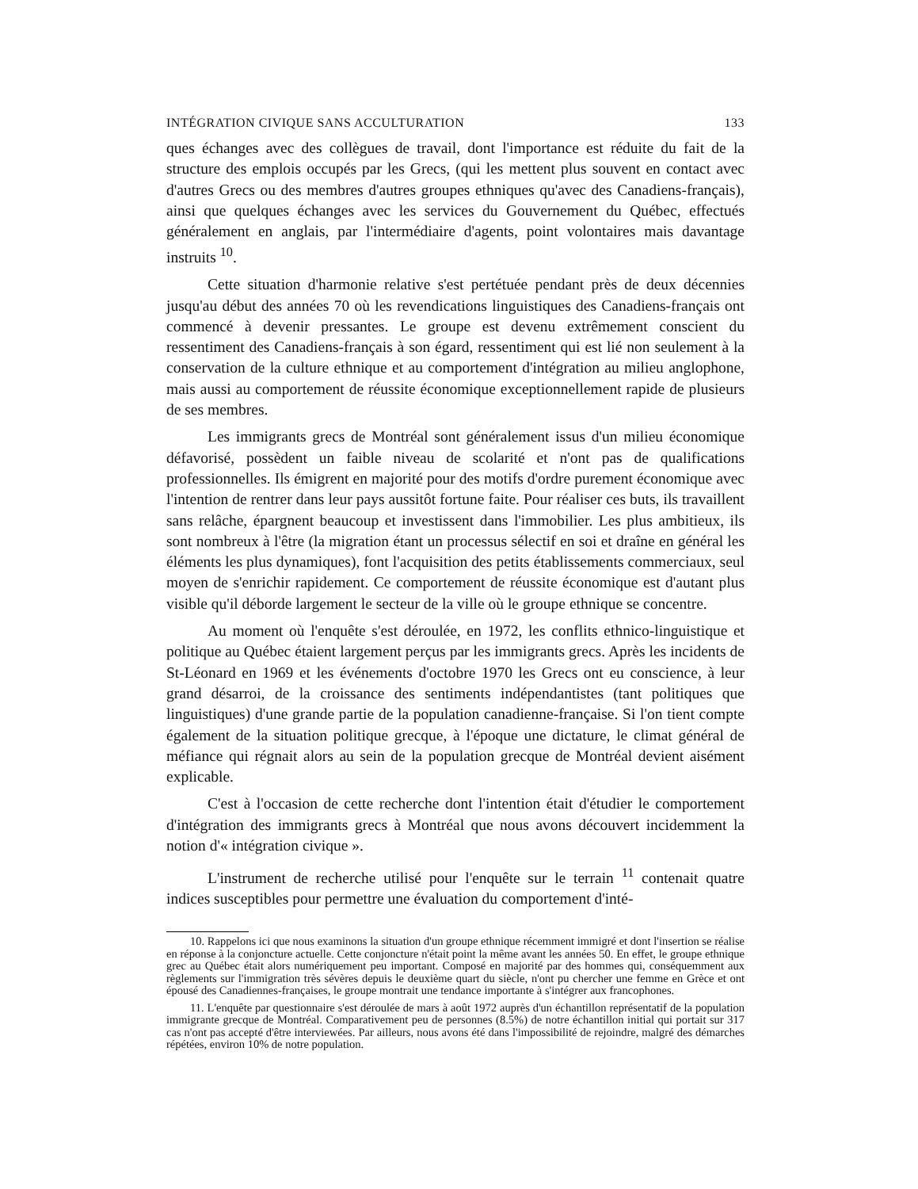INTÉGRATION CIVIQUE SANS ACCULTURATION 133
ques échanges avec des collègues de travail, dont l'importance est réduite du fait de la structure des emplois occupés par les Grecs, (qui les mettent plus souvent en contact avec d'autres Grecs ou des membres d'autres groupes ethniques qu'avec des Canadiens-français), ainsi que quelques échanges avec les services du Gouvernement du Québec, effectués généralement en anglais, par l'intermédiaire d'agents, point volontaires mais davantage instruits <sup>10</sup>.
Cette situation d'harmonie relative s'est pertétuée pendant près de deux décennies jusqu'au début des années 70 où les revendications linguistiques des Canadiens-français ont commencé à devenir pressantes. Le groupe est devenu extrêmement conscient du ressentiment des Canadiens-français à son égard, ressentiment qui est lié non seulement à la conservation de la culture ethnique et au comportement d'intégration au milieu anglophone, mais aussi au comportement de réussite économique exceptionnellement rapide de plusieurs de ses membres.
Les immigrants grecs de Montréal sont généralement issus d'un milieu économique défavorisé, possèdent un faible niveau de scolarité et n'ont pas de qualifications professionnelles. Ils émigrent en majorité pour des motifs d'ordre purement économique avec l'intention de rentrer dans leur pays aussitôt fortune faite. Pour réaliser ces buts, ils travaillent sans relâche, épargnent beaucoup et investissent dans l'immobilier. Les plus ambitieux, ils sont nombreux à l'être (la migration étant un processus sélectif en soi et draîne en général les éléments les plus dynamiques), font l'acquisition des petits établissements commerciaux, seul moyen de s'enrichir rapidement. Ce comportement de réussite économique est d'autant plus visible qu'il déborde largement le secteur de la ville où le groupe ethnique se concentre.
Au moment où l'enquête s'est déroulée, en 1972, les conflits ethnico-linguistique et politique au Québec étaient largement perçus par les immigrants grecs. Après les incidents de St-Léonard en 1969 et les événements d'octobre 1970 les Grecs ont eu conscience, à leur grand désarroi, de la croissance des sentiments indépendantistes (tant politiques que linguistiques) d'une grande partie de la population canadienne-française. Si l'on tient compte également de la situation politique grecque, à l'époque une dictature, le climat général de méfiance qui régnait alors au sein de la population grecque de Montréal devient aisément explicable.
C'est à l'occasion de cette recherche dont l'intention était d'étudier le comportement d'intégration des immigrants grecs à Montréal que nous avons découvert incidemment la notion d'« intégration civique ».
L'instrument de recherche utilisé pour l'enquête sur le terrain <sup>11</sup> contenait quatre indices susceptibles pour permettre une évaluation du comportement d'inté-
10. Rappelons ici que nous examinons la situation d'un groupe ethnique récemment immigré et dont l'insertion se réalise en réponse à la conjoncture actuelle. Cette conjoncture n'était point la même avant les années 50. En effet, le groupe ethnique grec au Québec était alors numériquement peu important. Composé en majorité par des hommes qui, conséquemment aux règlements sur l'immigration très sévères depuis le deuxième quart du siècle, n'ont pu chercher une femme en Grèce et ont épousé des Canadiennes-françaises, le groupe montrait une tendance importante à s'intégrer aux francophones.
11. L'enquête par questionnaire s'est déroulée de mars à août 1972 auprès d'un échantillon représentatif de la population immigrante grecque de Montréal. Comparativement peu de personnes (8.5%) de notre échantillon initial qui portait sur 317 cas n'ont pas accepté d'être interviewées. Par ailleurs, nous avons été dans l'impossibilité de rejoindre, malgré des démarches répétées, environ 10% de notre population.